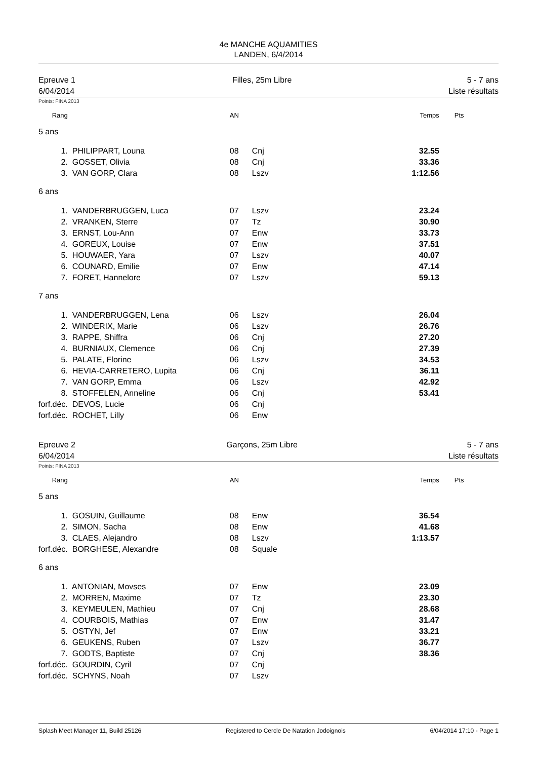4e MANCHE AQUAMITIES
LANDEN, 6/4/2014
Epreuve 1
6/04/2014
Filles, 25m Libre 5 - 7 ans
Liste résultats
Points: FINA 2013
| Rang | | AN | | Temps | Pts |
| --- | --- | --- | --- | --- | --- |
| 5 ans | | | | | |
| 1. | PHILIPPART, Louna | 08 | Cnj | 32.55 | |
| 2. | GOSSET, Olivia | 08 | Cnj | 33.36 | |
| 3. | VAN GORP, Clara | 08 | Lszv | 1:12.56 | |
| 6 ans | | | | | |
| 1. | VANDERBRUGGEN, Luca | 07 | Lszv | 23.24 | |
| 2. | VRANKEN, Sterre | 07 | Tz | 30.90 | |
| 3. | ERNST, Lou-Ann | 07 | Enw | 33.73 | |
| 4. | GOREUX, Louise | 07 | Enw | 37.51 | |
| 5. | HOUWAER, Yara | 07 | Lszv | 40.07 | |
| 6. | COUNARD, Emilie | 07 | Enw | 47.14 | |
| 7. | FORET, Hannelore | 07 | Lszv | 59.13 | |
| 7 ans | | | | | |
| 1. | VANDERBRUGGEN, Lena | 06 | Lszv | 26.04 | |
| 2. | WINDERIX, Marie | 06 | Lszv | 26.76 | |
| 3. | RAPPE, Shiffra | 06 | Cnj | 27.20 | |
| 4. | BURNIAUX, Clemence | 06 | Cnj | 27.39 | |
| 5. | PALATE, Florine | 06 | Lszv | 34.53 | |
| 6. | HEVIA-CARRETERO, Lupita | 06 | Cnj | 36.11 | |
| 7. | VAN GORP, Emma | 06 | Lszv | 42.92 | |
| 8. | STOFFELEN, Anneline | 06 | Cnj | 53.41 | |
| forf.déc. | DEVOS, Lucie | 06 | Cnj | | |
| forf.déc. | ROCHET, Lilly | 06 | Enw | | |
Epreuve 2
6/04/2014
Garçons, 25m Libre 5 - 7 ans
Liste résultats
Points: FINA 2013
| Rang | | AN | | Temps | Pts |
| --- | --- | --- | --- | --- | --- |
| 5 ans | | | | | |
| 1. | GOSUIN, Guillaume | 08 | Enw | 36.54 | |
| 2. | SIMON, Sacha | 08 | Enw | 41.68 | |
| 3. | CLAES, Alejandro | 08 | Lszv | 1:13.57 | |
| forf.déc. | BORGHESE, Alexandre | 08 | Squale | | |
| 6 ans | | | | | |
| 1. | ANTONIAN, Movses | 07 | Enw | 23.09 | |
| 2. | MORREN, Maxime | 07 | Tz | 23.30 | |
| 3. | KEYMEULEN, Mathieu | 07 | Cnj | 28.68 | |
| 4. | COURBOIS, Mathias | 07 | Enw | 31.47 | |
| 5. | OSTYN, Jef | 07 | Enw | 33.21 | |
| 6. | GEUKENS, Ruben | 07 | Lszv | 36.77 | |
| 7. | GODTS, Baptiste | 07 | Cnj | 38.36 | |
| forf.déc. | GOURDIN, Cyril | 07 | Cnj | | |
| forf.déc. | SCHYNS, Noah | 07 | Lszv | | |
Splash Meet Manager 11, Build 25126 Registered to Cercle De Natation Jodoignois 6/04/2014 17:10 - Page 1